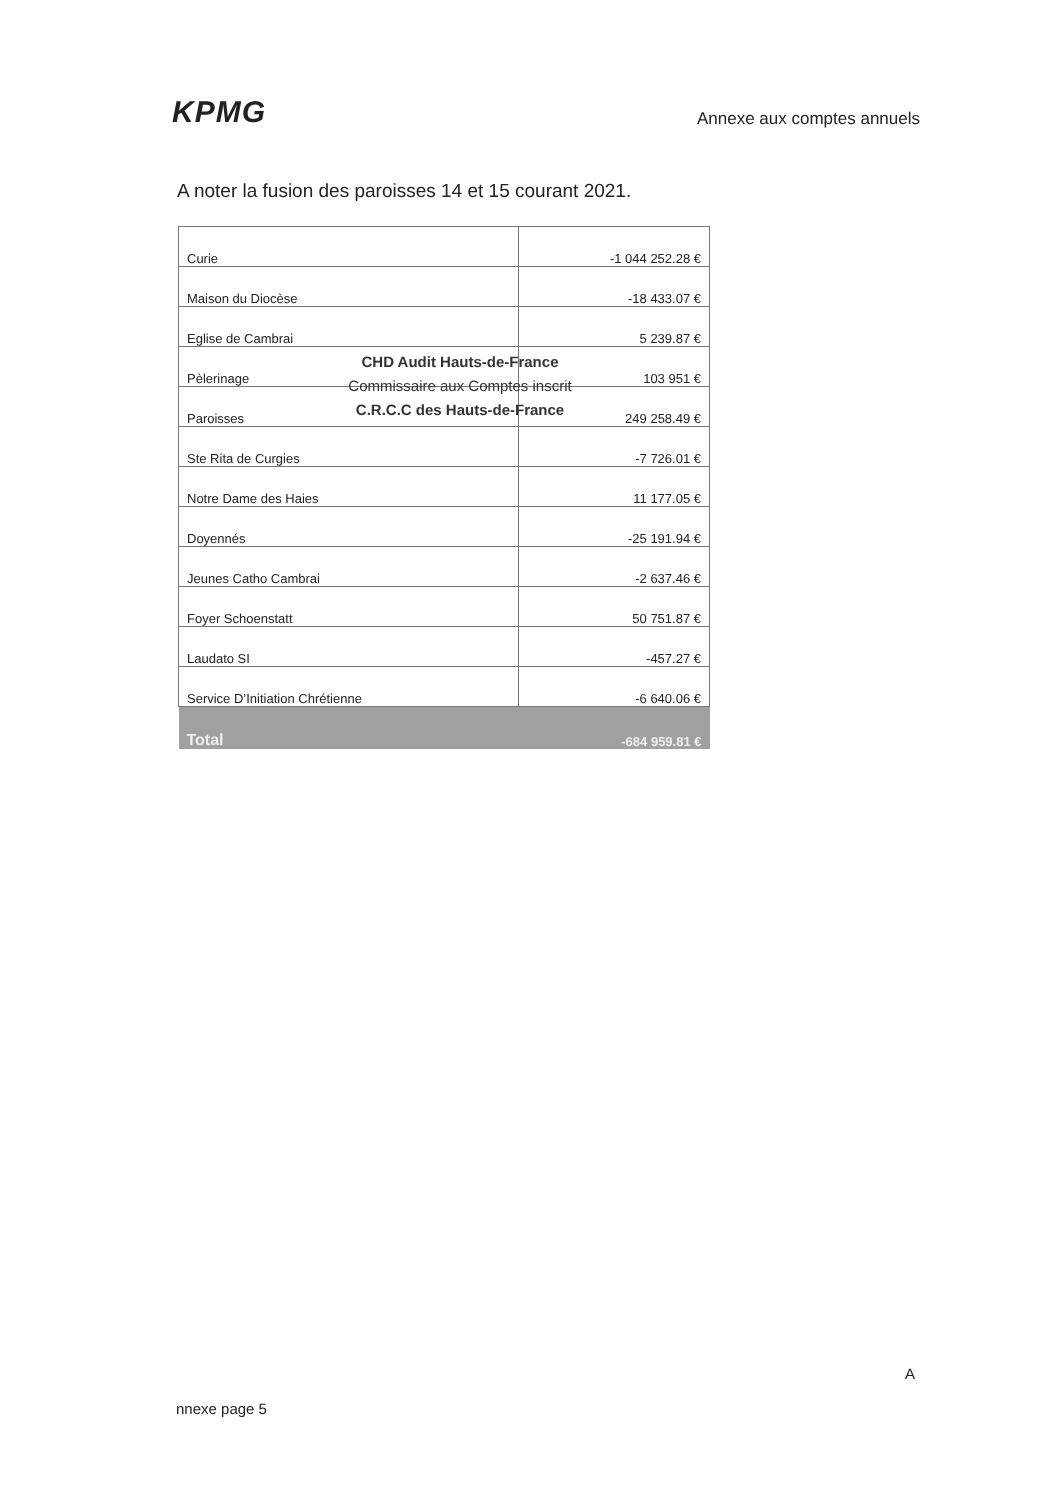KPMG
Annexe aux comptes annuels
A noter la fusion des paroisses 14 et 15 courant 2021.
| Curie | -1 044 252.28 € |
| Maison du Diocèse | -18 433.07 € |
| Eglise de Cambrai | 5 239.87 € |
| Pèlerinage | 103 951 € |
| Paroisses | 249 258.49 € |
| Ste Rita de Curgies | -7 726.01 € |
| Notre Dame des Haies | 11 177.05 € |
| Doyennés | -25 191.94 € |
| Jeunes Catho Cambrai | -2 637.46 € |
| Foyer Schoenstatt | 50 751.87 € |
| Laudato SI | -457.27 € |
| Service D’Initiation Chrétienne | -6 640.06 € |
| Total | -684 959.81 € |
CHD Audit Hauts-de-France
Commissaire aux Comptes inscrit
C.R.C.C des Hauts-de-France
A
nnexe page 5